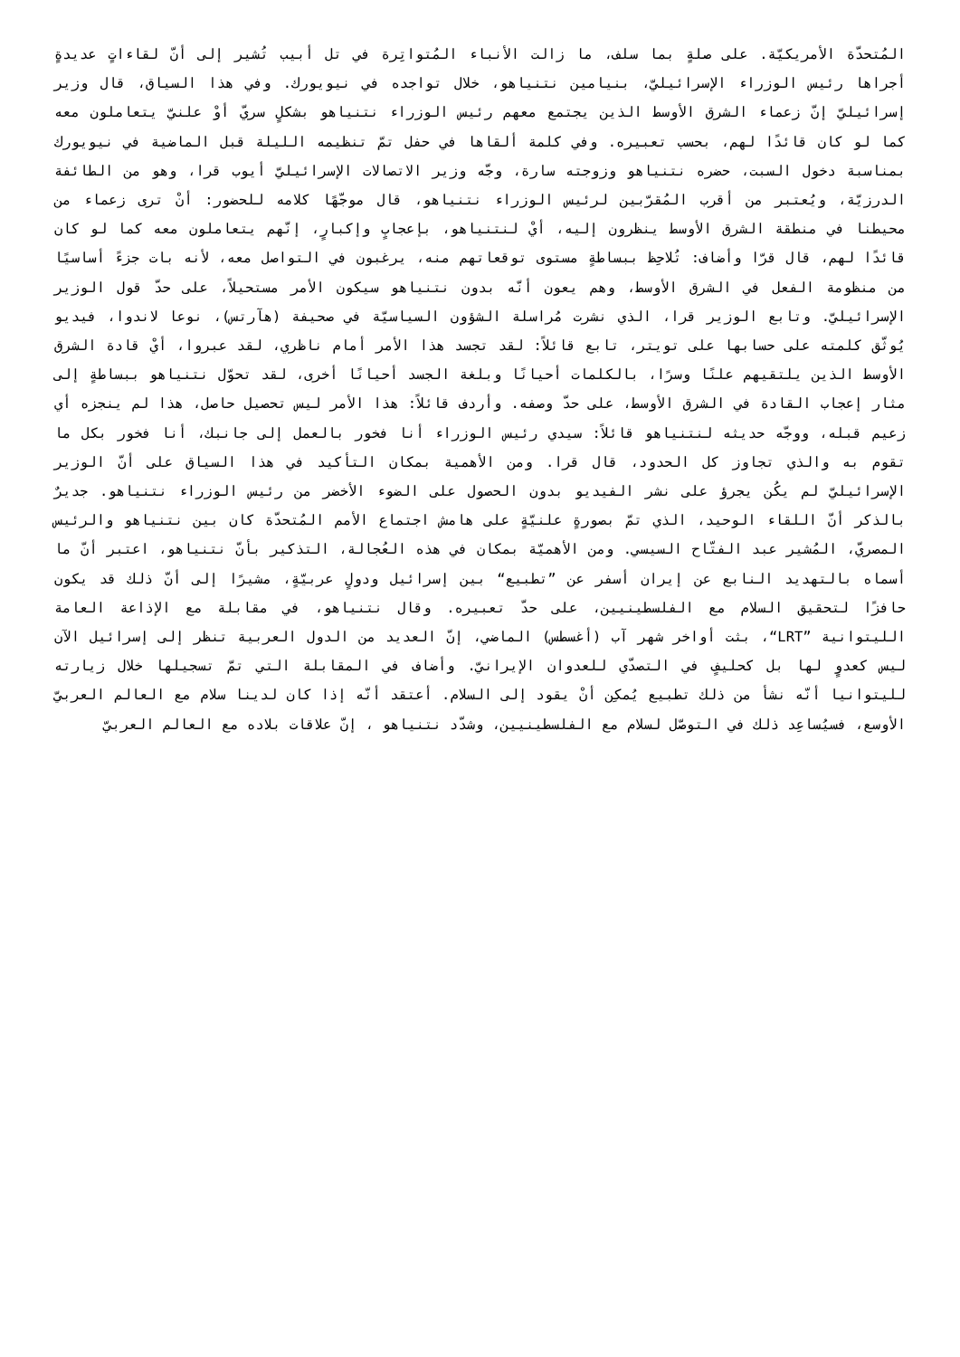المُتحدّة الأمريكيّة. على صلةٍ بما سلف، ما زالت الأنباء المُتواتِرة في تل أبيب تُشير إلى أنّ لقاءاتٍ عديدةٍ أجراها رئيس الوزراء الإسرائيليّ، بنيامين نتنياهو، خلال تواجده في نيويورك. وفي هذا السياق، قال وزير إسرائيليّ إنّ زعماء الشرق الأوسط الذين يجتمع معهم رئيس الوزراء نتنياهو بشكلٍ سريّ أوْ علنيّ يتعاملون معه كما لو كان قائدًا لهم، بحسب تعبيره. وفي كلمة ألقاها في حفل تمّ تنظيمه الليلة قبل الماضية في نيويورك بمناسبة دخول السبت، حضره نتنياهو وزوجته سارة، وجّه وزير الاتصالات الإسرائيليّ أيوب قرا، وهو من الطائفة الدرزيّة، ويُعتبر من أقرب المُقرّبين لرئيس الوزراء نتنياهو، قال موجّهًا كلامه للحضور: أنْ ترى زعماء من محيطنا في منطقة الشرق الأوسط ينظرون إليه، أيْ لنتنياهو، بإعجابٍ وإكبارٍ، إنّهم يتعاملون معه كما لو كان قائدًا لهم، قال قرّا وأضاف: تُلاحِظ ببساطةٍ مستوى توقعاتهم منه، يرغبون في التواصل معه، لأنه بات جزءً أساسيًا من منظومة الفعل في الشرق الأوسط، وهم يعون أنّه بدون نتنياهو سيكون الأمر مستحيلاً، على حدّ قول الوزير الإسرائيليّ. وتابع الوزير قرا، الذي نشرت مُراسلة الشؤون السياسيّة في صحيفة (هآرتس)، نوعا لاندوا، فيديو يُوثّق كلمته على حسابها على تويتر، تابع قائلاً: لقد تجسد هذا الأمر أمام ناظري، لقد عبروا، أيْ قادة الشرق الأوسط الذين يلتقيهم علنًا وسرًا، بالكلمات أحيانًا وبلغة الجسد أحيانًا أخرى، لقد تحوّل نتنياهو ببساطةٍ إلى مثار إعجاب القادة في الشرق الأوسط، على حدّ وصفه. وأردف قائلاً: هذا الأمر ليس تحصيل حاصل، هذا لم ينجزه أي زعيم قبله، ووجّه حديثه لنتنياهو قائلاً: سيدي رئيس الوزراء أنا فخور بالعمل إلى جانبك، أنا فخور بكل ما تقوم به والذي تجاوز كل الحدود، قال قرا. ومن الأهمية بمكان التأكيد في هذا السياق على أنّ الوزير الإسرائيليّ لم يكُن يجرؤ على نشر الفيديو بدون الحصول على الضوء الأخضر من رئيس الوزراء نتنياهو. جديرٌ بالذكر أنّ اللقاء الوحيد، الذي تمّ بصورةٍ علنيّةٍ على هامش اجتماع الأمم المُتحدّة كان بين نتنياهو والرئيس المصريّ، المُشير عبد الفتّاح السيسي. ومن الأهميّة بمكان في هذه العُجالة، التذكير بأنّ نتنياهو، اعتبر أنّ ما أسماه بالتهديد النابع عن إيران أسفر عن ”تطبيع“ بين إسرائيل ودولٍ عربيّةٍ، مشيرًا إلى أنّ ذلك قد يكون حافزًا لتحقيق السلام مع الفلسطينيين، على حدّ تعبيره. وقال نتنياهو، في مقابلة مع الإذاعة العامة الليتوانية ”LRT“، بثت أواخر شهر آب (أغسطس) الماضي، إنّ العديد من الدول العربية تنظر إلى إسرائيل الآن ليس كعدوٍ لها بل كحليفٍ في التصدّي للعدوان الإيرانيّ. وأضاف في المقابلة التي تمّ تسجيلها خلال زيارته لليتوانيا أنّه نشأ من ذلك تطبيع يُمكِن أنْ يقود إلى السلام. أعتقد أنّه إذا كان لدينا سلام مع العالم العربيّ الأوسع، فسيُساعِد ذلك في التوصّل لسلام مع الفلسطينيين، وشدّد نتنياهو ، إنّ علاقات بلاده مع العالم العربيّ